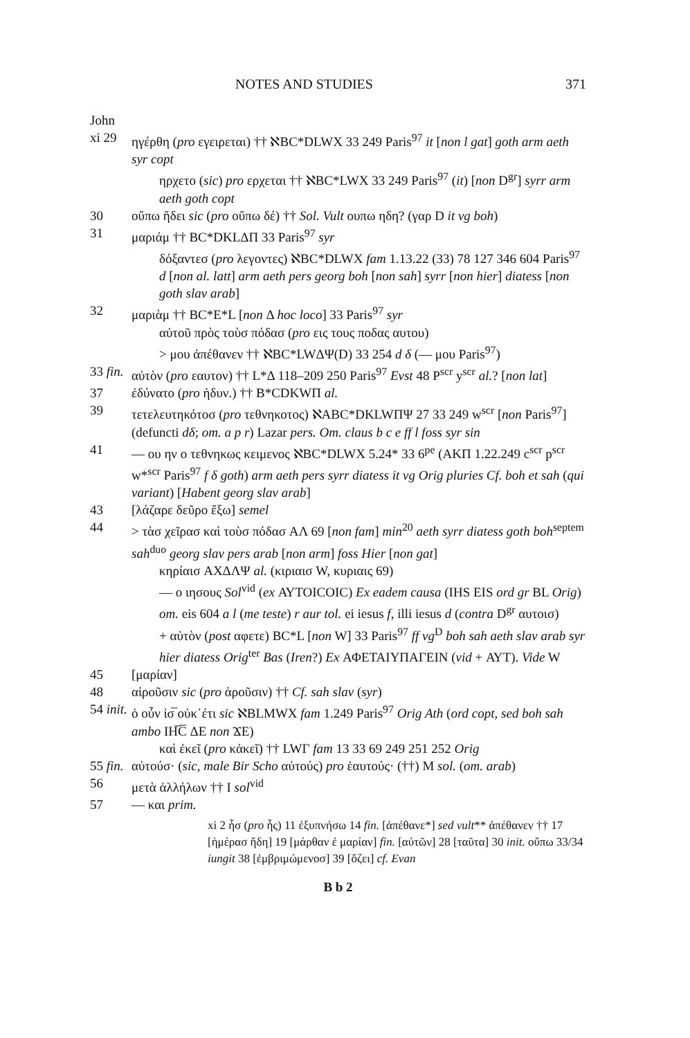NOTES AND STUDIES 371
John
xi 29 ηγέρθη (pro εγειρεται) †† ℵBC*DLWX 33 249 Paris<sup>97</sup> it [non l gat] goth arm aeth syr copt
ηρχετο (sic) pro ερχεται †† ℵBC*LWX 33 249 Paris<sup>97</sup> (it) [non D<sup>gr</sup>] syrr arm aeth goth copt
30 οὔπω ἤδει sic (pro οὔπω δέ) †† Sol. Vult ουπω ηδη? (γαρ D it vg boh)
31 μαριάμ †† BC*DKLΔΠ 33 Paris<sup>97</sup> syr
δόξαντεσ (pro λεγοντες) ℵBC*DLWX fam 1.13.22 (33) 78 127 346 604 Paris<sup>97</sup> d [non al. latt] arm aeth pers georg boh [non sah] syrr [non hier] diatess [non goth slav arab]
32 μαριὰμ †† BC*E*L [non Δ hoc loco] 33 Paris<sup>97</sup> syr
αὐτοῦ πρὸς τοὺσ πόδασ (pro εις τους ποδας αυτου)
> μου ἀπέθανεν †† ℵBC*LWΔΨ(D) 33 254 d δ (— μου Paris<sup>97</sup>)
33 fin. αὐτὸν (pro εαυτον) †† L*Δ 118–209 250 Paris<sup>97</sup> Evst 48 P<sup>scr</sup> y<sup>scr</sup> al.? [non lat]
37 ἐδύνατο (pro ἠδυν.) †† B*CDKWΠ al.
39 τετελευτηκότοσ (pro τεθνηκοτος) ℵABC*DKLWΠΨ 27 33 249 w<sup>scr</sup> [non Paris<sup>97</sup>] (defuncti dδ; om. a p r) Lazar pers. Om. claus b c e ff l foss syr sin
41 — ου ην ο τεθνηκως κειμενος ℵBC*DLWX 5.24* 33 6<sup>pe</sup> (AKΠ 1.22.249 c<sup>scr</sup> p<sup>scr</sup> w*<sup>scr</sup> Paris<sup>97</sup> f δ goth) arm aeth pers syrr diatess it vg Orig pluries Cf. boh et sah (qui variant) [Habent georg slav arab]
43 [λάζαρε δεῦρο ἔξω] semel
44 > τὰσ χεῖρασ καὶ τοὺσ πόδασ AΛ 69 [non fam] min<sup>20</sup> aeth syrr diatess goth boh<sup>septem</sup> sah<sup>duo</sup> georg slav pers arab [non arm] foss Hier [non gat]
κηρίαισ AXΔΛΨ al. (κιριαισ W, κυριαις 69)
— ο ιησους Sol<sup>vid</sup> (ex ΑΥΤΟΙCΟΙC) Ex eadem causa (IHS EIS ord gr BL Orig) om. eis 604 a l (me teste) r aur tol. ei iesus f, illi iesus d (contra D<sup>gr</sup> αυτοισ)
+ αὐτὸν (post αφετε) BC*L [non W] 33 Paris<sup>97</sup> ff vg<sup>D</sup> boh sah aeth slav arab syr hier diatess Orig<sup>ter</sup> Bas (Iren?) Ex ΑΦΕΤΑΙΥΠΑΓΕΙΝ (vid + ΑΥΤ). Vide W
45 [μαρίαν]
48 αἱροῦσιν sic (pro ἀροῦσιν) †† Cf. sah slav (syr)
54 init. ὁ οὖν ἰσ̅ οὐκ᾽έτι sic ℵBLMWX fam 1.249 Paris<sup>97</sup> Orig Ath (ord copt, sed boh sah ambo ΙΗ̅C̅ ΔΕ non ϪΕ)
καὶ ἐκεῖ (pro κἀκεῖ) †† LWΓ fam 13 33 69 249 251 252 Orig
55 fin. αὐτούσ· (sic, male Bir Scho αὐτούς) pro ἑαυτούς· (††) M sol. (om. arab)
56 μετὰ ἀλλήλων †† I sol<sup>vid</sup>
57 — και prim.
xi 2 ἧσ (pro ἧς) 11 ἐξυπνήσω 14 fin. [ἀπέθανε*] sed vult** ἀπέθανεν †† 17 [ἡμέρασ ἤδη] 19 [μάρθαν ἐ μαρίαν] fin. [αὐτῶν] 28 [ταῦτα] 30 init. οὔπω 33/34 iungit 38 [ἐμβριμώμενοσ] 39 [ὄζει] cf. Evan
B b 2